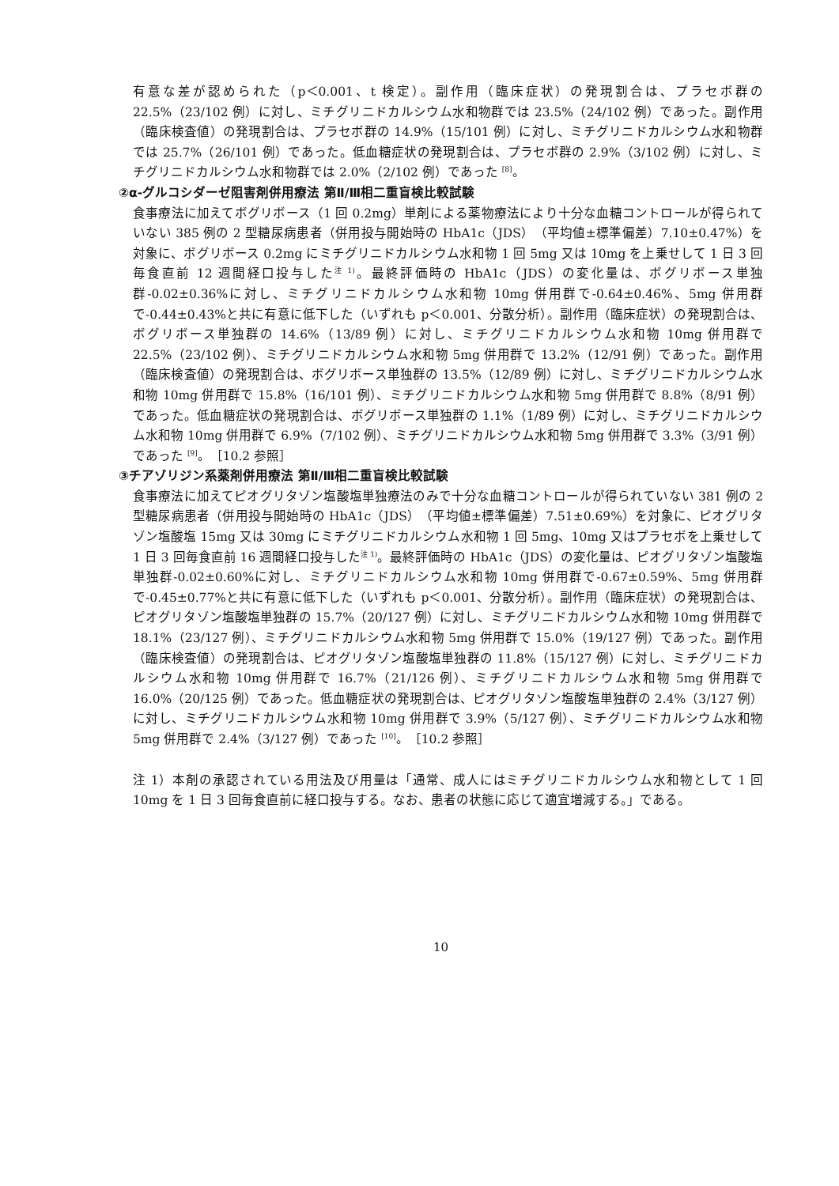有意な差が認められた（p＜0.001、t 検定）。副作用（臨床症状）の発現割合は、プラセボ群の22.5%（23/102 例）に対し、ミチグリニドカルシウム水和物群では 23.5%（24/102 例）であった。副作用（臨床検査値）の発現割合は、プラセボ群の 14.9%（15/101 例）に対し、ミチグリニドカルシウム水和物群では 25.7%（26/101 例）であった。低血糖症状の発現割合は、プラセボ群の 2.9%（3/102 例）に対し、ミチグリニドカルシウム水和物群では 2.0%（2/102 例）であった <sup>[8]</sup>。
②α-グルコシダーゼ阻害剤併用療法 第Ⅱ/Ⅲ相二重盲検比較試験
食事療法に加えてボグリボース（1 回 0.2mg）単剤による薬物療法により十分な血糖コントロールが得られていない 385 例の 2 型糖尿病患者（併用投与開始時の HbA1c（JDS）（平均値±標準偏差）7.10±0.47%）を対象に、ボグリボース 0.2mg にミチグリニドカルシウム水和物 1 回 5mg 又は 10mg を上乗せして 1 日 3 回毎食直前 12 週間経口投与した<sup>注 1)</sup>。最終評価時の HbA1c（JDS）の変化量は、ボグリボース単独群-0.02±0.36%に対し、ミチグリニドカルシウム水和物 10mg 併用群で-0.64±0.46%、5mg 併用群で-0.44±0.43%と共に有意に低下した（いずれも p＜0.001、分散分析）。副作用（臨床症状）の発現割合は、ボグリボース単独群の 14.6%（13/89 例）に対し、ミチグリニドカルシウム水和物 10mg 併用群で 22.5%（23/102 例）、ミチグリニドカルシウム水和物 5mg 併用群で 13.2%（12/91 例）であった。副作用（臨床検査値）の発現割合は、ボグリボース単独群の 13.5%（12/89 例）に対し、ミチグリニドカルシウム水和物 10mg 併用群で 15.8%（16/101 例）、ミチグリニドカルシウム水和物 5mg 併用群で 8.8%（8/91 例）であった。低血糖症状の発現割合は、ボグリボース単独群の 1.1%（1/89 例）に対し、ミチグリニドカルシウム水和物 10mg 併用群で 6.9%（7/102 例）、ミチグリニドカルシウム水和物 5mg 併用群で 3.3%（3/91 例）であった <sup>[9]</sup>。［10.2 参照］
③チアゾリジン系薬剤併用療法 第Ⅱ/Ⅲ相二重盲検比較試験
食事療法に加えてピオグリタゾン塩酸塩単独療法のみで十分な血糖コントロールが得られていない 381 例の 2 型糖尿病患者（併用投与開始時の HbA1c（JDS）（平均値±標準偏差）7.51±0.69%）を対象に、ピオグリタゾン塩酸塩 15mg 又は 30mg にミチグリニドカルシウム水和物 1 回 5mg、10mg 又はプラセボを上乗せして 1 日 3 回毎食直前 16 週間経口投与した<sup>注 1)</sup>。最終評価時の HbA1c（JDS）の変化量は、ピオグリタゾン塩酸塩単独群-0.02±0.60%に対し、ミチグリニドカルシウム水和物 10mg 併用群で-0.67±0.59%、5mg 併用群で-0.45±0.77%と共に有意に低下した（いずれも p＜0.001、分散分析）。副作用（臨床症状）の発現割合は、ピオグリタゾン塩酸塩単独群の 15.7%（20/127 例）に対し、ミチグリニドカルシウム水和物 10mg 併用群で 18.1%（23/127 例）、ミチグリニドカルシウム水和物 5mg 併用群で 15.0%（19/127 例）であった。副作用（臨床検査値）の発現割合は、ピオグリタゾン塩酸塩単独群の 11.8%（15/127 例）に対し、ミチグリニドカルシウム水和物 10mg 併用群で 16.7%（21/126 例）、ミチグリニドカルシウム水和物 5mg 併用群で 16.0%（20/125 例）であった。低血糖症状の発現割合は、ピオグリタゾン塩酸塩単独群の 2.4%（3/127 例）に対し、ミチグリニドカルシウム水和物 10mg 併用群で 3.9%（5/127 例）、ミチグリニドカルシウム水和物 5mg 併用群で 2.4%（3/127 例）であった <sup>[10]</sup>。［10.2 参照］
注 1）本剤の承認されている用法及び用量は「通常、成人にはミチグリニドカルシウム水和物として 1 回 10mg を 1 日 3 回毎食直前に経口投与する。なお、患者の状態に応じて適宜増減する。」である。
10